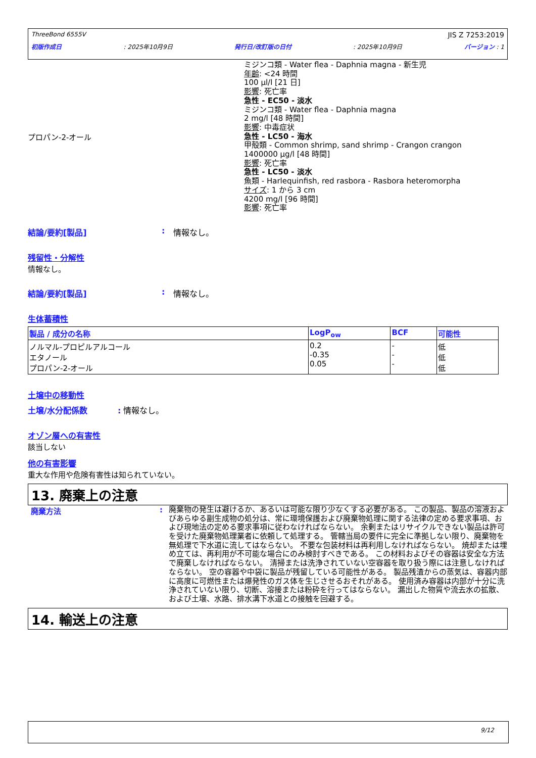ThreeBond 6555V JIS Z 7253:2019
初版作成日: 2025年10月9日 発行日/改訂版の日付: 2025年10月9日 バージョン : 1
プロパン-2-オール
ミジンコ類 - Water flea - Daphnia magna - 新生児
年齢: <24 時間
100 µl/l [21 日]
影響: 死亡率
急性 - EC50 - 淡水
ミジンコ類 - Water flea - Daphnia magna
2 mg/l [48 時間]
影響: 中毒症状
急性 - LC50 - 海水
甲殻類 - Common shrimp, sand shrimp - Crangon crangon
1400000 µg/l [48 時間]
影響: 死亡率
急性 - LC50 - 淡水
魚類 - Harlequinfish, red rasbora - Rasbora heteromorpha
サイズ: 1 から 3 cm
4200 mg/l [96 時間]
影響: 死亡率
結論/要約[製品]: 情報なし。
残留性・分解性
情報なし。
結論/要約[製品]: 情報なし。
生体蓄積性
| 製品 / 成分の名称 | LogP<sub>ow</sub> | BCF | 可能性 |
| --- | --- | --- | --- |
| ノルマル-プロピルアルコール エタノール プロパン-2-オール | 0.2 -0.35 0.05 | - - - | 低 低 低 |
土壌中の移動性
土壌/水分配係数: 情報なし。
オゾン層への有害性
該当しない
他の有害影響
重大な作用や危険有害性は知られていない。
13. 廃棄上の注意
廃棄方法: 廃棄物の発生は避けるか、あるいは可能な限り少なくする必要がある。 この製品、製品の溶液およびあらゆる副生成物の処分は、常に環境保護および廃棄物処理に関する法律の定める要求事項、および現地法の定める要求事項に従わなければならない。 余剰またはリサイクルできない製品は許可を受けた廃棄物処理業者に依頼して処理する。 管轄当局の要件に完全に準拠しない限り、廃棄物を無処理で下水道に流してはならない。 不要な包装材料は再利用しなければならない。 焼却または埋め立ては、再利用が不可能な場合にのみ検討すべきである。 この材料およびその容器は安全な方法で廃棄しなければならない。 清掃または洗浄されていない空容器を取り扱う際には注意しなければならない。 空の容器や中袋に製品が残留している可能性がある。 製品残渣からの蒸気は、容器内部に高度に可燃性または爆発性のガス体を生じさせるおそれがある。 使用済み容器は内部が十分に洗浄されていない限り、切断、溶接または粉砕を行ってはならない。 漏出した物質や流去水の拡散、および土壌、水路、排水溝下水道との接触を回避する。
14. 輸送上の注意
9/12